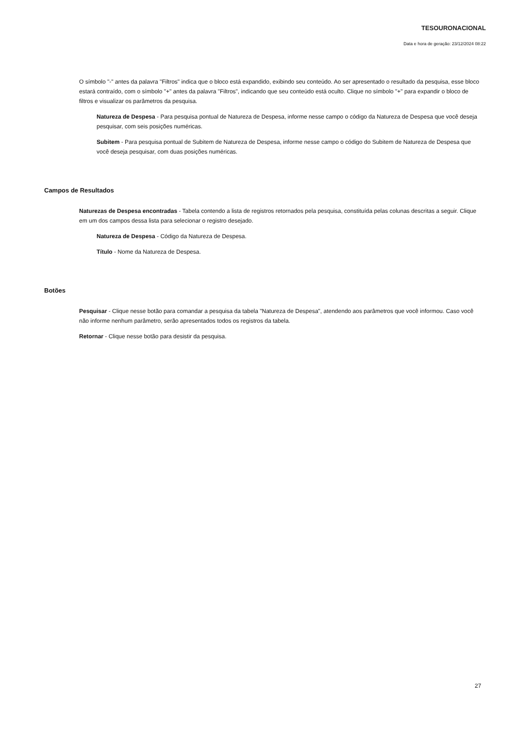TESOURONACIONAL
Data e hora de geração: 23/12/2024 08:22
O símbolo "-" antes da palavra "Filtros" indica que o bloco está expandido, exibindo seu conteúdo. Ao ser apresentado o resultado da pesquisa, esse bloco estará contraído, com o símbolo "+" antes da palavra "Filtros", indicando que seu conteúdo está oculto. Clique no símbolo "+" para expandir o bloco de filtros e visualizar os parâmetros da pesquisa.
Natureza de Despesa - Para pesquisa pontual de Natureza de Despesa, informe nesse campo o código da Natureza de Despesa que você deseja pesquisar, com seis posições numéricas.
Subitem - Para pesquisa pontual de Subitem de Natureza de Despesa, informe nesse campo o código do Subitem de Natureza de Despesa que você deseja pesquisar, com duas posições numéricas.
Campos de Resultados
Naturezas de Despesa encontradas - Tabela contendo a lista de registros retornados pela pesquisa, constituída pelas colunas descritas a seguir. Clique em um dos campos dessa lista para selecionar o registro desejado.
Natureza de Despesa - Código da Natureza de Despesa.
Título - Nome da Natureza de Despesa.
Botões
Pesquisar - Clique nesse botão para comandar a pesquisa da tabela "Natureza de Despesa", atendendo aos parâmetros que você informou. Caso você não informe nenhum parâmetro, serão apresentados todos os registros da tabela.
Retornar - Clique nesse botão para desistir da pesquisa.
27